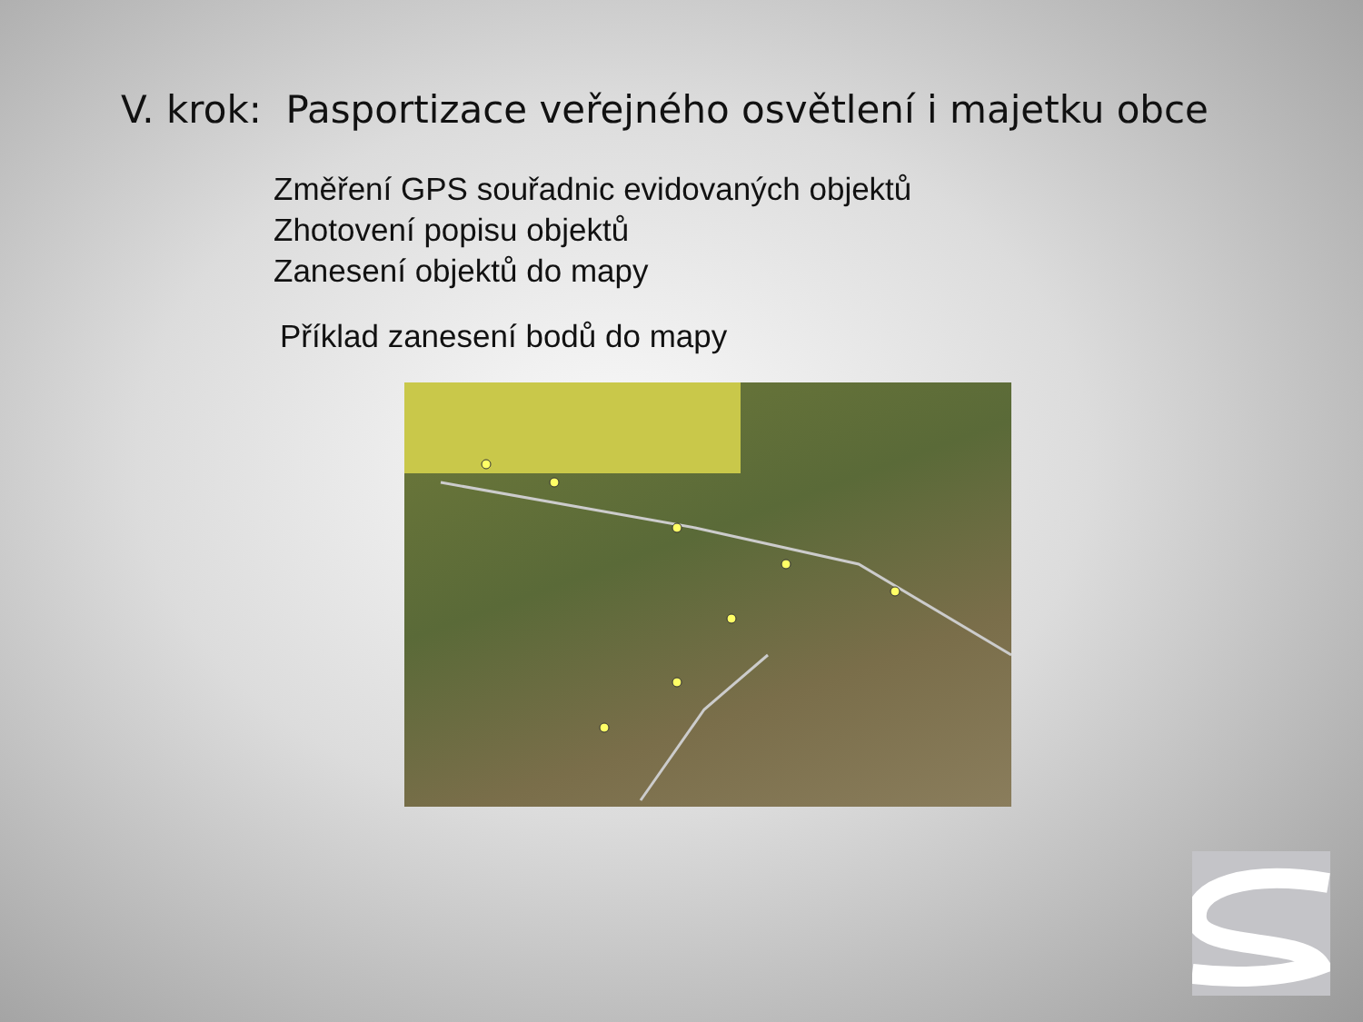V. krok: Pasportizace veřejného osvětlení i majetku obce
Změření GPS souřadnic evidovaných objektů
Zhotovení popisu objektů
Zanesení objektů do mapy
Příklad zanesení bodů do mapy